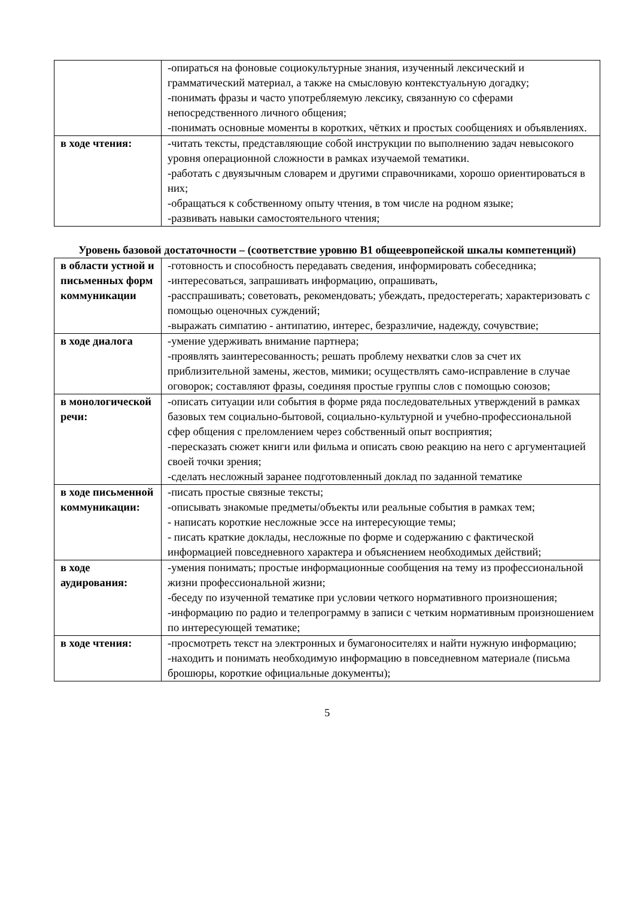| | -опираться на фоновые социокультурные знания, изученный лексический и грамматический материал, а также на смысловую контекстуальную догадку; -понимать фразы и часто употребляемую лексику, связанную со сферами непосредственного личного общения; -понимать основные моменты в коротких, чётких и простых сообщениях и объявлениях. |
| в ходе чтения: | -читать тексты, представляющие собой инструкции по выполнению задач невысокого уровня операционной сложности в рамках изучаемой тематики. -работать с двуязычным словарем и другими справочниками, хорошо ориентироваться в них; -обращаться к собственному опыту чтения, в том числе на родном языке; -развивать навыки самостоятельного чтения; |
Уровень базовой достаточности – (соответствие уровню В1 общеевропейской шкалы компетенций)
| в области устной и письменных форм коммуникации | -готовность и способность передавать сведения, информировать собеседника; -интересоваться, запрашивать информацию, опрашивать, -расспрашивать; советовать, рекомендовать; убеждать, предостерегать; характеризовать с помощью оценочных суждений; -выражать симпатию - антипатию, интерес, безразличие, надежду, сочувствие; |
| в ходе диалога | -умение удерживать внимание партнера; -проявлять заинтересованность; решать проблему нехватки слов за счет их приблизительной замены, жестов, мимики; осуществлять само-исправление в случае оговорок; составляют фразы, соединяя простые группы слов с помощью союзов; |
| в монологической речи: | -описать ситуации или события в форме ряда последовательных утверждений в рамках базовых тем социально-бытовой, социально-культурной и учебно-профессиональной сфер общения с преломлением через собственный опыт восприятия; -пересказать сюжет книги или фильма и описать свою реакцию на него с аргументацией своей точки зрения; -сделать несложный заранее подготовленный доклад по заданной тематике |
| в ходе письменной коммуникации: | -писать простые связные тексты; -описывать знакомые предметы/объекты или реальные события в рамках тем; - написать короткие несложные эссе на интересующие темы; - писать краткие доклады, несложные по форме и содержанию с фактической информацией повседневного характера и объяснением необходимых действий; |
| в ходе аудирования: | -умения понимать; простые информационные сообщения на тему из профессиональной жизни профессиональной жизни; -беседу по изученной тематике при условии четкого нормативного произношения; -информацию по радио и телепрограмму в записи с четким нормативным произношением по интересующей тематике; |
| в ходе чтения: | -просмотреть текст на электронных и бумагоносителях и найти нужную информацию; -находить и понимать необходимую информацию в повседневном материале (письма брошюры, короткие официальные документы); |
5